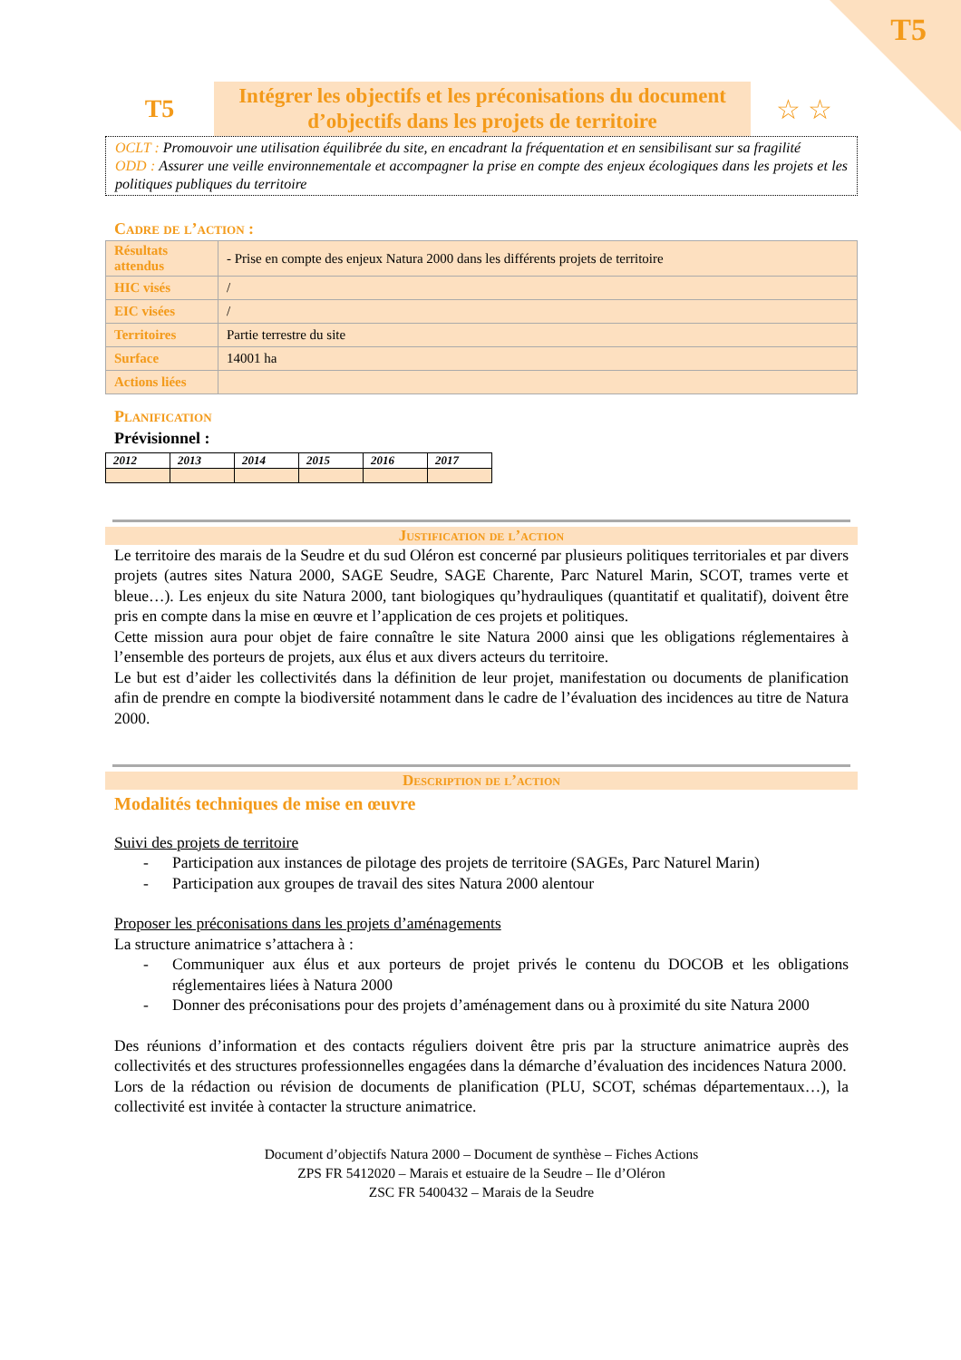T5
T5
Intégrer les objectifs et les préconisations du document d’objectifs dans les projets de territoire
☆ ☆
OCLT : Promouvoir une utilisation équilibrée du site, en encadrant la fréquentation et en sensibilisant sur sa fragilité
ODD : Assurer une veille environnementale et accompagner la prise en compte des enjeux écologiques dans les projets et les politiques publiques du territoire
Cadre de l’action :
| Résultats attendus | - Prise en compte des enjeux Natura 2000 dans les différents projets de territoire |
| HIC visés | / |
| EIC visées | / |
| Territoires | Partie terrestre du site |
| Surface | 14001 ha |
| Actions liées | |
Planification
Prévisionnel :
| 2012 | 2013 | 2014 | 2015 | 2016 | 2017 |
Justification de l’action
Le territoire des marais de la Seudre et du sud Oléron est concerné par plusieurs politiques territoriales et par divers projets (autres sites Natura 2000, SAGE Seudre, SAGE Charente, Parc Naturel Marin, SCOT, trames verte et bleue…). Les enjeux du site Natura 2000, tant biologiques qu’hydrauliques (quantitatif et qualitatif), doivent être pris en compte dans la mise en œuvre et l’application de ces projets et politiques.
Cette mission aura pour objet de faire connaître le site Natura 2000 ainsi que les obligations réglementaires à l’ensemble des porteurs de projets, aux élus et aux divers acteurs du territoire.
Le but est d’aider les collectivités dans la définition de leur projet, manifestation ou documents de planification afin de prendre en compte la biodiversité notamment dans le cadre de l’évaluation des incidences au titre de Natura 2000.
Description de l’action
Modalités techniques de mise en œuvre
Suivi des projets de territoire
- Participation aux instances de pilotage des projets de territoire (SAGEs, Parc Naturel Marin)
- Participation aux groupes de travail des sites Natura 2000 alentour
Proposer les préconisations dans les projets d’aménagements
La structure animatrice s’attachera à :
- Communiquer aux élus et aux porteurs de projet privés le contenu du DOCOB et les obligations réglementaires liées à Natura 2000
- Donner des préconisations pour des projets d’aménagement dans ou à proximité du site Natura 2000
Des réunions d’information et des contacts réguliers doivent être pris par la structure animatrice auprès des collectivités et des structures professionnelles engagées dans la démarche d’évaluation des incidences Natura 2000.
Lors de la rédaction ou révision de documents de planification (PLU, SCOT, schémas départementaux…), la collectivité est invitée à contacter la structure animatrice.
Document d’objectifs Natura 2000 – Document de synthèse – Fiches Actions
ZPS FR 5412020 – Marais et estuaire de la Seudre – Ile d’Oléron
ZSC FR 5400432 – Marais de la Seudre